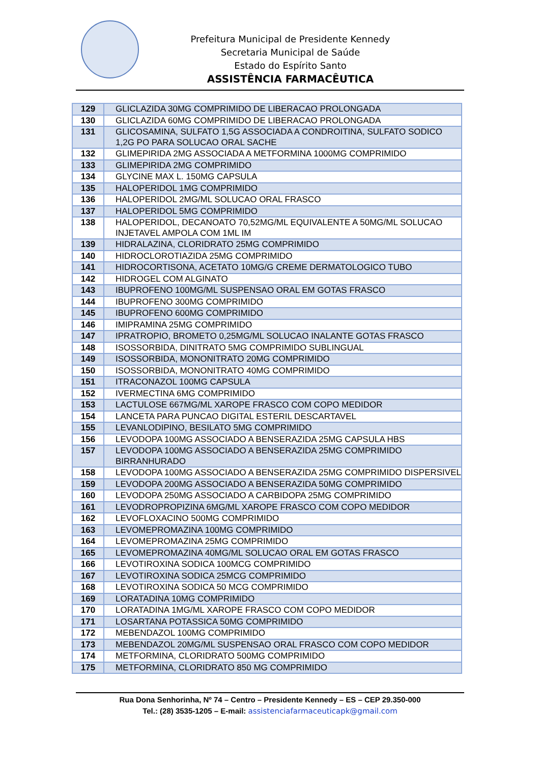Prefeitura Municipal de Presidente Kennedy
Secretaria Municipal de Saúde
Estado do Espírito Santo
ASSISTÊNCIA FARMACÊUTICA
| 129 | GLICLAZIDA 30MG COMPRIMIDO DE LIBERACAO PROLONGADA |
| 130 | GLICLAZIDA 60MG COMPRIMIDO DE LIBERACAO PROLONGADA |
| 131 | GLICOSAMINA, SULFATO 1,5G ASSOCIADA A CONDROITINA, SULFATO SODICO 1,2G PO PARA SOLUCAO ORAL SACHE |
| 132 | GLIMEPIRIDA 2MG ASSOCIADA A METFORMINA 1000MG COMPRIMIDO |
| 133 | GLIMEPIRIDA 2MG COMPRIMIDO |
| 134 | GLYCINE MAX L. 150MG CAPSULA |
| 135 | HALOPERIDOL 1MG COMPRIMIDO |
| 136 | HALOPERIDOL 2MG/ML SOLUCAO ORAL FRASCO |
| 137 | HALOPERIDOL 5MG COMPRIMIDO |
| 138 | HALOPERIDOL, DECANOATO 70,52MG/ML EQUIVALENTE A 50MG/ML SOLUCAO INJETAVEL AMPOLA COM 1ML IM |
| 139 | HIDRALAZINA, CLORIDRATO 25MG COMPRIMIDO |
| 140 | HIDROCLOROTIAZIDA 25MG COMPRIMIDO |
| 141 | HIDROCORTISONA, ACETATO 10MG/G CREME DERMATOLOGICO TUBO |
| 142 | HIDROGEL COM ALGINATO |
| 143 | IBUPROFENO 100MG/ML SUSPENSAO ORAL EM GOTAS FRASCO |
| 144 | IBUPROFENO 300MG COMPRIMIDO |
| 145 | IBUPROFENO 600MG COMPRIMIDO |
| 146 | IMIPRAMINA 25MG COMPRIMIDO |
| 147 | IPRATROPIO, BROMETO 0,25MG/ML SOLUCAO INALANTE GOTAS FRASCO |
| 148 | ISOSSORBIDA, DINITRATO 5MG COMPRIMIDO SUBLINGUAL |
| 149 | ISOSSORBIDA, MONONITRATO 20MG COMPRIMIDO |
| 150 | ISOSSORBIDA, MONONITRATO 40MG COMPRIMIDO |
| 151 | ITRACONAZOL 100MG CAPSULA |
| 152 | IVERMECTINA 6MG COMPRIMIDO |
| 153 | LACTULOSE 667MG/ML XAROPE FRASCO COM COPO MEDIDOR |
| 154 | LANCETA PARA PUNCAO DIGITAL ESTERIL DESCARTAVEL |
| 155 | LEVANLODIPINO, BESILATO 5MG COMPRIMIDO |
| 156 | LEVODOPA 100MG ASSOCIADO A BENSERAZIDA 25MG CAPSULA HBS |
| 157 | LEVODOPA 100MG ASSOCIADO A BENSERAZIDA 25MG COMPRIMIDO BIRRANHURADO |
| 158 | LEVODOPA 100MG ASSOCIADO A BENSERAZIDA 25MG COMPRIMIDO DISPERSIVEL |
| 159 | LEVODOPA 200MG ASSOCIADO A BENSERAZIDA 50MG COMPRIMIDO |
| 160 | LEVODOPA 250MG ASSOCIADO A CARBIDOPA 25MG COMPRIMIDO |
| 161 | LEVODROPROPIZINA 6MG/ML XAROPE FRASCO COM COPO MEDIDOR |
| 162 | LEVOFLOXACINO 500MG COMPRIMIDO |
| 163 | LEVOMEPROMAZINA 100MG COMPRIMIDO |
| 164 | LEVOMEPROMAZINA 25MG COMPRIMIDO |
| 165 | LEVOMEPROMAZINA 40MG/ML SOLUCAO ORAL EM GOTAS FRASCO |
| 166 | LEVOTIROXINA SODICA 100MCG COMPRIMIDO |
| 167 | LEVOTIROXINA SODICA 25MCG COMPRIMIDO |
| 168 | LEVOTIROXINA SODICA 50 MCG COMPRIMIDO |
| 169 | LORATADINA 10MG COMPRIMIDO |
| 170 | LORATADINA 1MG/ML XAROPE FRASCO COM COPO MEDIDOR |
| 171 | LOSARTANA POTASSICA 50MG COMPRIMIDO |
| 172 | MEBENDAZOL 100MG COMPRIMIDO |
| 173 | MEBENDAZOL 20MG/ML SUSPENSAO ORAL FRASCO COM COPO MEDIDOR |
| 174 | METFORMINA, CLORIDRATO 500MG COMPRIMIDO |
| 175 | METFORMINA, CLORIDRATO 850 MG COMPRIMIDO |
Rua Dona Senhorinha, Nº 74 – Centro – Presidente Kennedy – ES – CEP 29.350-000
Tel.: (28) 3535-1205 – E-mail: assistenciafarmaceuticapk@gmail.com